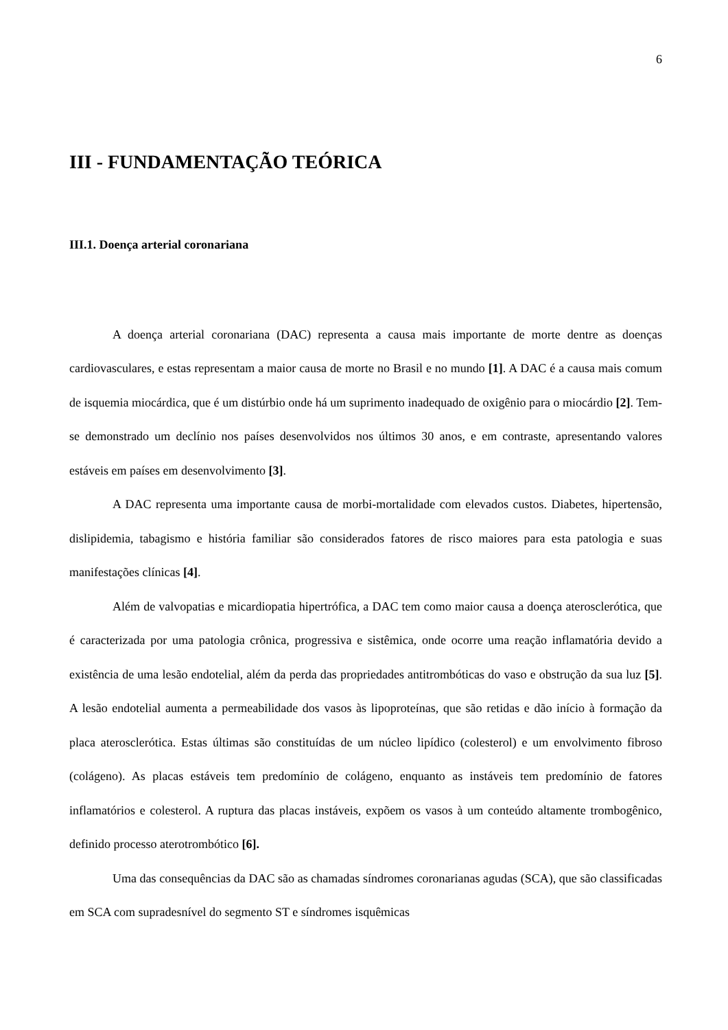6
III - FUNDAMENTAÇÃO TEÓRICA
III.1. Doença arterial coronariana
A doença arterial coronariana (DAC) representa a causa mais importante de morte dentre as doenças cardiovasculares, e estas representam a maior causa de morte no Brasil e no mundo [1]. A DAC é a causa mais comum de isquemia miocárdica, que é um distúrbio onde há um suprimento inadequado de oxigênio para o miocárdio [2]. Tem-se demonstrado um declínio nos países desenvolvidos nos últimos 30 anos, e em contraste, apresentando valores estáveis em países em desenvolvimento [3].
A DAC representa uma importante causa de morbi-mortalidade com elevados custos. Diabetes, hipertensão, dislipidemia, tabagismo e história familiar são considerados fatores de risco maiores para esta patologia e suas manifestações clínicas [4].
Além de valvopatias e micardiopatia hipertrófica, a DAC tem como maior causa a doença aterosclerótica, que é caracterizada por uma patologia crônica, progressiva e sistêmica, onde ocorre uma reação inflamatória devido a existência de uma lesão endotelial, além da perda das propriedades antitrombóticas do vaso e obstrução da sua luz [5]. A lesão endotelial aumenta a permeabilidade dos vasos às lipoproteínas, que são retidas e dão início à formação da placa aterosclerótica. Estas últimas são constituídas de um núcleo lipídico (colesterol) e um envolvimento fibroso (colágeno). As placas estáveis tem predomínio de colágeno, enquanto as instáveis tem predomínio de fatores inflamatórios e colesterol. A ruptura das placas instáveis, expõem os vasos à um conteúdo altamente trombogênico, definido processo aterotrombótico [6].
Uma das consequências da DAC são as chamadas síndromes coronarianas agudas (SCA), que são classificadas em SCA com supradesnível do segmento ST e síndromes isquêmicas